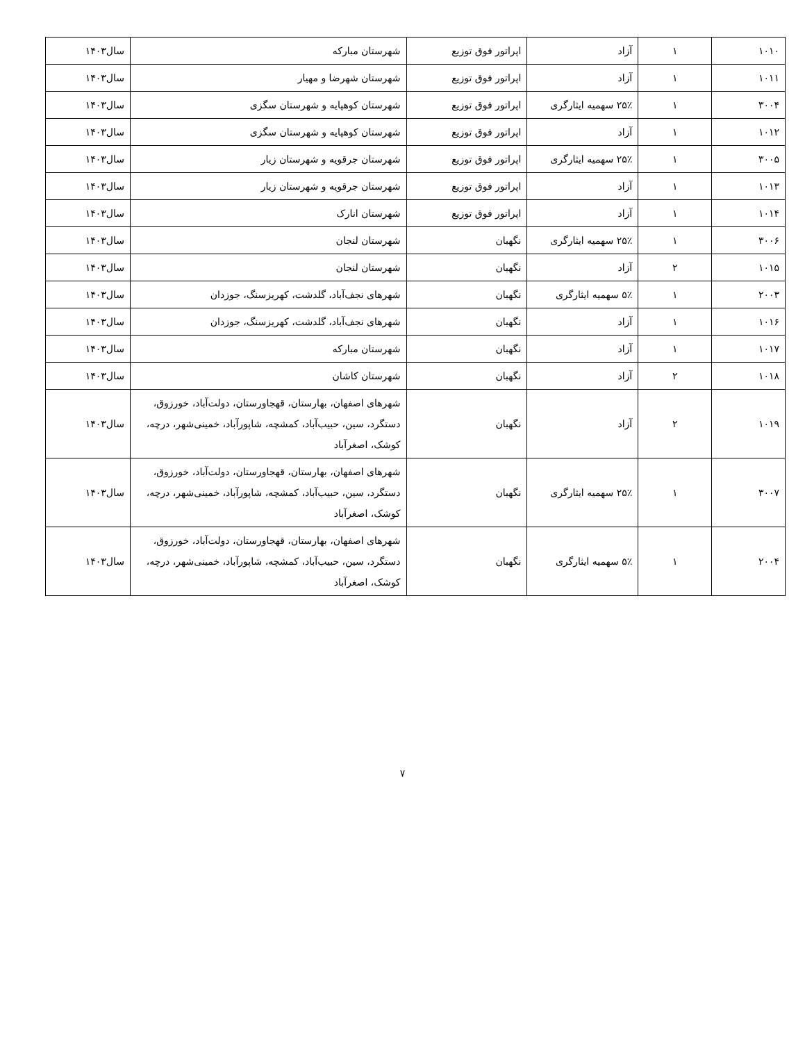| ۱۰۱۰ | ۱ | آزاد | اپراتور فوق توزیع | شهرستان مبارکه | سال۱۴۰۳ |
| ۱۰۱۱ | ۱ | آزاد | اپراتور فوق توزیع | شهرستان شهرضا و مهیار | سال۱۴۰۳ |
| ۳۰۰۴ | ۱ | ۲۵٪ سهمیه ایثارگری | اپراتور فوق توزیع | شهرستان کوهپایه و شهرستان سگزی | سال۱۴۰۳ |
| ۱۰۱۲ | ۱ | آزاد | اپراتور فوق توزیع | شهرستان کوهپایه و شهرستان سگزی | سال۱۴۰۳ |
| ۳۰۰۵ | ۱ | ۲۵٪ سهمیه ایثارگری | اپراتور فوق توزیع | شهرستان جرقویه و شهرستان زیار | سال۱۴۰۳ |
| ۱۰۱۳ | ۱ | آزاد | اپراتور فوق توزیع | شهرستان جرقویه و شهرستان زیار | سال۱۴۰۳ |
| ۱۰۱۴ | ۱ | آزاد | اپراتور فوق توزیع | شهرستان انارک | سال۱۴۰۳ |
| ۳۰۰۶ | ۱ | ۲۵٪ سهمیه ایثارگری | نگهبان | شهرستان لنجان | سال۱۴۰۳ |
| ۱۰۱۵ | ۲ | آزاد | نگهبان | شهرستان لنجان | سال۱۴۰۳ |
| ۲۰۰۳ | ۱ | ۵٪ سهمیه ایثارگری | نگهبان | شهرهای نجف‌آباد، گلدشت، کهریزسنگ، جوزدان | سال۱۴۰۳ |
| ۱۰۱۶ | ۱ | آزاد | نگهبان | شهرهای نجف‌آباد، گلدشت، کهریزسنگ، جوزدان | سال۱۴۰۳ |
| ۱۰۱۷ | ۱ | آزاد | نگهبان | شهرستان مبارکه | سال۱۴۰۳ |
| ۱۰۱۸ | ۲ | آزاد | نگهبان | شهرستان کاشان | سال۱۴۰۳ |
| ۱۰۱۹ | ۲ | آزاد | نگهبان | شهرهای اصفهان، بهارستان، قهجاورستان، دولت‌آباد، خورزوق، دستگرد، سین، حبیب‌آباد، کمشچه، شاپورآباد، خمینی‌شهر، درچه، کوشک، اصغرآباد | سال۱۴۰۳ |
| ۳۰۰۷ | ۱ | ۲۵٪ سهمیه ایثارگری | نگهبان | شهرهای اصفهان، بهارستان، قهجاورستان، دولت‌آباد، خورزوق، دستگرد، سین، حبیب‌آباد، کمشچه، شاپورآباد، خمینی‌شهر، درچه، کوشک، اصغرآباد | سال۱۴۰۳ |
| ۲۰۰۴ | ۱ | ۵٪ سهمیه ایثارگری | نگهبان | شهرهای اصفهان، بهارستان، قهجاورستان، دولت‌آباد، خورزوق، دستگرد، سین، حبیب‌آباد، کمشچه، شاپورآباد، خمینی‌شهر، درچه، کوشک، اصغرآباد | سال۱۴۰۳ |
۷